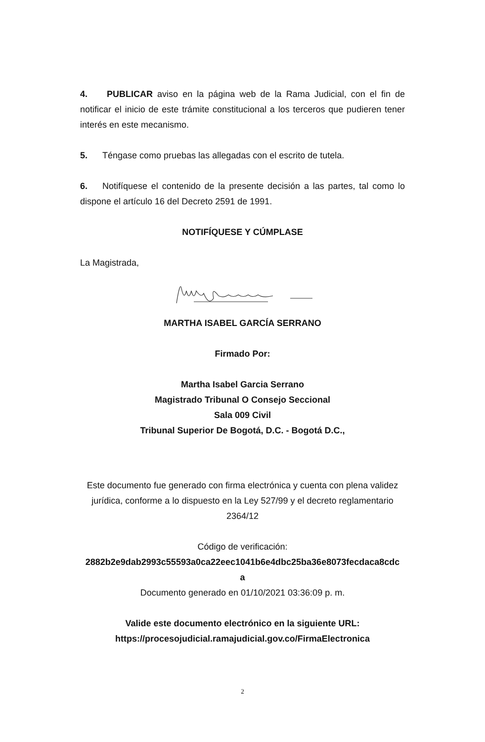4. PUBLICAR aviso en la página web de la Rama Judicial, con el fin de notificar el inicio de este trámite constitucional a los terceros que pudieren tener interés en este mecanismo.
5. Téngase como pruebas las allegadas con el escrito de tutela.
6. Notifíquese el contenido de la presente decisión a las partes, tal como lo dispone el artículo 16 del Decreto 2591 de 1991.
NOTIFÍQUESE Y CÚMPLASE
La Magistrada,
MARTHA ISABEL GARCÍA SERRANO
Firmado Por:
Martha Isabel Garcia Serrano
Magistrado Tribunal O Consejo Seccional
Sala 009 Civil
Tribunal Superior De Bogotá, D.C. - Bogotá D.C.,
Este documento fue generado con firma electrónica y cuenta con plena validez jurídica, conforme a lo dispuesto en la Ley 527/99 y el decreto reglamentario 2364/12
Código de verificación:
2882b2e9dab2993c55593a0ca22eec1041b6e4dbc25ba36e8073fecdaca8cdc
a
Documento generado en 01/10/2021 03:36:09 p. m.
Valide este documento electrónico en la siguiente URL:
https://procesojudicial.ramajudicial.gov.co/FirmaElectronica
2